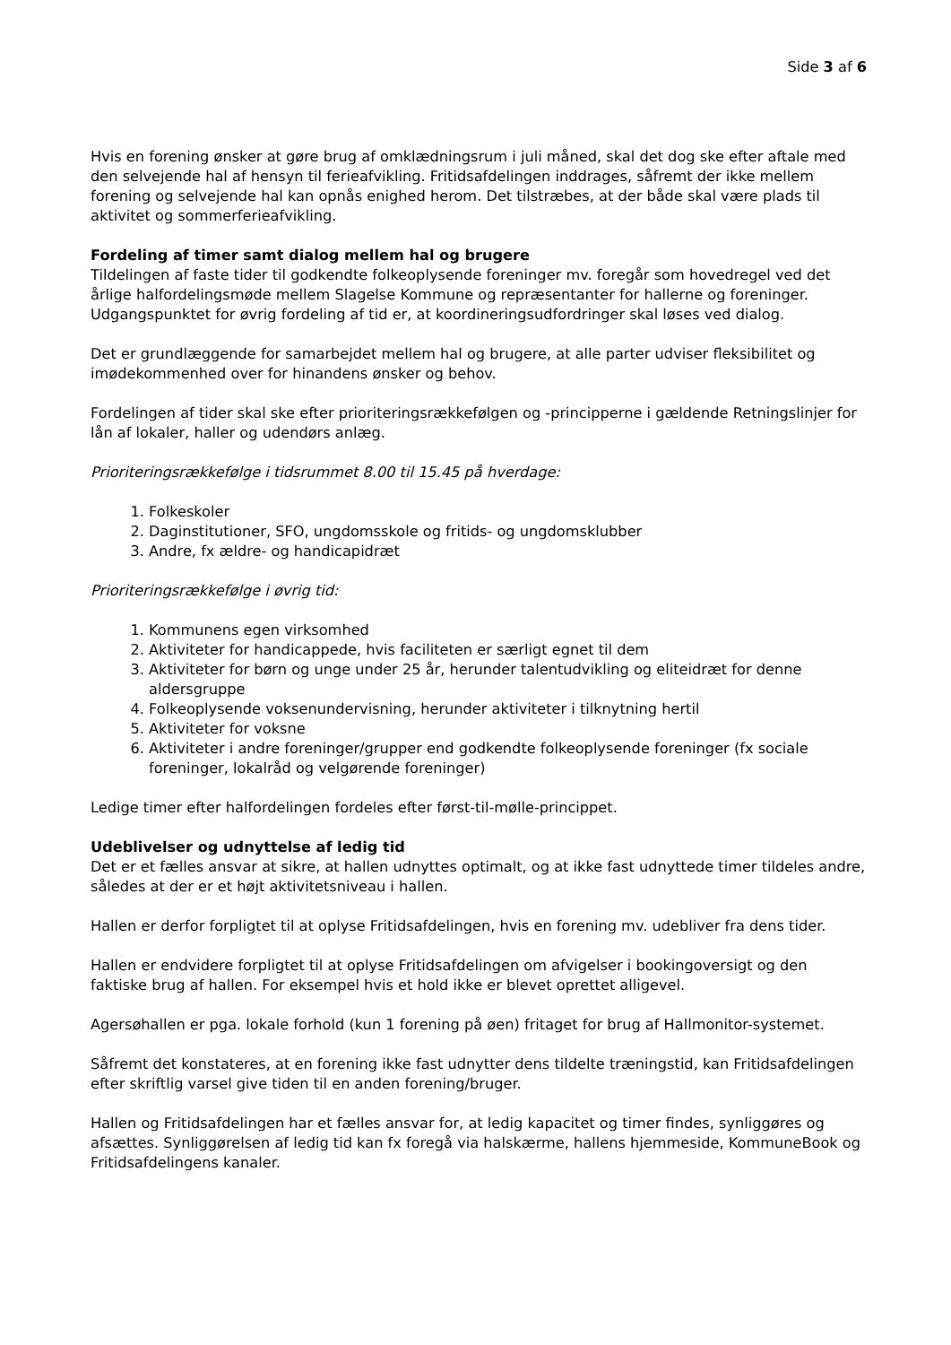Side 3 af 6
Hvis en forening ønsker at gøre brug af omklædningsrum i juli måned, skal det dog ske efter aftale med den selvejende hal af hensyn til ferieafvikling. Fritidsafdelingen inddrages, såfremt der ikke mellem forening og selvejende hal kan opnås enighed herom. Det tilstræbes, at der både skal være plads til aktivitet og sommerferieafvikling.
Fordeling af timer samt dialog mellem hal og brugere
Tildelingen af faste tider til godkendte folkeoplysende foreninger mv. foregår som hovedregel ved det årlige halfordelingsmøde mellem Slagelse Kommune og repræsentanter for hallerne og foreninger.
Udgangspunktet for øvrig fordeling af tid er, at koordineringsudfordringer skal løses ved dialog.
Det er grundlæggende for samarbejdet mellem hal og brugere, at alle parter udviser fleksibilitet og imødekommenhed over for hinandens ønsker og behov.
Fordelingen af tider skal ske efter prioriteringsrækkefølgen og -principperne i gældende Retningslinjer for lån af lokaler, haller og udendørs anlæg.
Prioriteringsrækkefølge i tidsrummet 8.00 til 15.45 på hverdage:
1. Folkeskoler
2. Daginstitutioner, SFO, ungdomsskole og fritids- og ungdomsklubber
3. Andre, fx ældre- og handicapidræt
Prioriteringsrækkefølge i øvrig tid:
1. Kommunens egen virksomhed
2. Aktiviteter for handicappede, hvis faciliteten er særligt egnet til dem
3. Aktiviteter for børn og unge under 25 år, herunder talentudvikling og eliteidræt for denne aldersgruppe
4. Folkeoplysende voksenundervisning, herunder aktiviteter i tilknytning hertil
5. Aktiviteter for voksne
6. Aktiviteter i andre foreninger/grupper end godkendte folkeoplysende foreninger (fx sociale foreninger, lokalråd og velgørende foreninger)
Ledige timer efter halfordelingen fordeles efter først-til-mølle-princippet.
Udeblivelser og udnyttelse af ledig tid
Det er et fælles ansvar at sikre, at hallen udnyttes optimalt, og at ikke fast udnyttede timer tildeles andre, således at der er et højt aktivitetsniveau i hallen.
Hallen er derfor forpligtet til at oplyse Fritidsafdelingen, hvis en forening mv. udebliver fra dens tider.
Hallen er endvidere forpligtet til at oplyse Fritidsafdelingen om afvigelser i bookingoversigt og den faktiske brug af hallen. For eksempel hvis et hold ikke er blevet oprettet alligevel.
Agersøhallen er pga. lokale forhold (kun 1 forening på øen) fritaget for brug af Hallmonitor-systemet.
Såfremt det konstateres, at en forening ikke fast udnytter dens tildelte træningstid, kan Fritidsafdelingen efter skriftlig varsel give tiden til en anden forening/bruger.
Hallen og Fritidsafdelingen har et fælles ansvar for, at ledig kapacitet og timer findes, synliggøres og afsættes. Synliggørelsen af ledig tid kan fx foregå via halskærme, hallens hjemmeside, KommuneBook og Fritidsafdelingens kanaler.